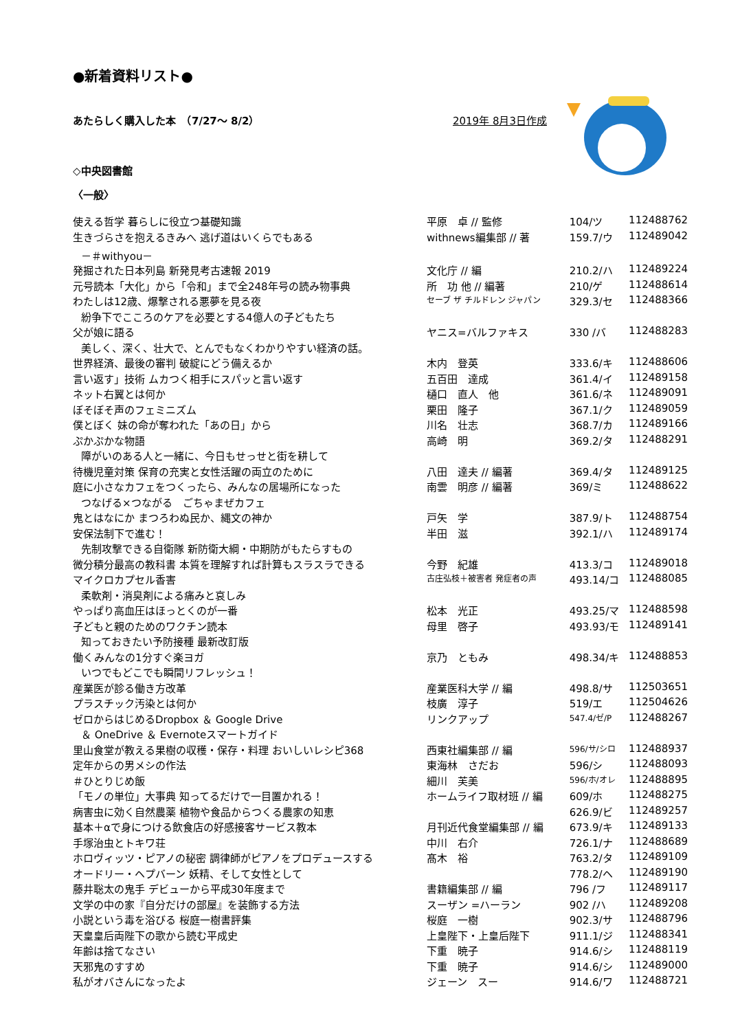●新着資料リスト●
あたらしく購入した本　（7/27～ 8/2） 2019年 8月3日作成
◇中央図書館
〈一般〉
| 使える哲学 暮らしに役立つ基礎知識 | 平原 卓 // 監修 | 104/ツ | 112488762 |
| 生きづらさを抱えるきみへ 逃げ道はいくらでもある | withnews編集部 // 著 | 159.7/ウ | 112489042 |
| －＃withyou－ | | | |
| 発掘された日本列島 新発見考古速報 2019 | 文化庁 // 編 | 210.2/ハ | 112489224 |
| 元号読本「大化」から「令和」まで全248年号の読み物事典 | 所 功 他 // 編著 | 210/ゲ | 112488614 |
| わたしは12歳、爆撃される悪夢を見る夜 | セーブ ザ チルドレン ジャパン | 329.3/セ | 112488366 |
| 紛争下でこころのケアを必要とする4億人の子どもたち | | | |
| 父が娘に語る | ヤニス=バルファキス | 330 /バ | 112488283 |
| 美しく、深く、壮大で、とんでもなくわかりやすい経済の話。 | | | |
| 世界経済、最後の審判 破綻にどう備えるか | 木内 登英 | 333.6/キ | 112488606 |
| 言い返す」技術 ムカつく相手にスパッと言い返す | 五百田 達成 | 361.4/イ | 112489158 |
| ネット右翼とは何か | 樋口 直人 他 | 361.6/ネ | 112489091 |
| ぼそぼそ声のフェミニズム | 栗田 隆子 | 367.1/ク | 112489059 |
| 僕とぼく 妹の命が奪われた「あの日」から | 川名 壮志 | 368.7/カ | 112489166 |
| ぷかぷかな物語 | 高崎 明 | 369.2/タ | 112488291 |
| 障がいのある人と一緒に、今日もせっせと街を耕して | | | |
| 待機児童対策 保育の充実と女性活躍の両立のために | 八田 達夫 // 編著 | 369.4/タ | 112489125 |
| 庭に小さなカフェをつくったら、みんなの居場所になった | 南雲 明彦 // 編著 | 369/ミ | 112488622 |
| つなげる×つながる ごちゃまぜカフェ | | | |
| 鬼とはなにか まつろわぬ民か、縄文の神か | 戸矢 学 | 387.9/ト | 112488754 |
| 安保法制下で進む！ | 半田 滋 | 392.1/ハ | 112489174 |
| 先制攻撃できる自衛隊 新防衛大綱・中期防がもたらすもの | | | |
| 微分積分最高の教科書 本質を理解すれば計算もスラスラできる | 今野 紀雄 | 413.3/コ | 112489018 |
| マイクロカプセル香害 | 古庄弘枝＋被害者 発症者の声 | 493.14/コ | 112488085 |
| 柔軟剤・消臭剤による痛みと哀しみ | | | |
| やっぱり高血圧はほっとくのが一番 | 松本 光正 | 493.25/マ | 112488598 |
| 子どもと親のためのワクチン読本 | 母里 啓子 | 493.93/モ | 112489141 |
| 知っておきたい予防接種 最新改訂版 | | | |
| 働くみんなの1分すぐ楽ヨガ | 京乃 ともみ | 498.34/キ | 112488853 |
| いつでもどこでも瞬間リフレッシュ！ | | | |
| 産業医が診る働き方改革 | 産業医科大学 // 編 | 498.8/サ | 112503651 |
| プラスチック汚染とは何か | 枝廣 淳子 | 519/エ | 112504626 |
| ゼロからはじめるDropbox ＆ Google Drive | リンクアップ | 547.4/ゼ/P | 112488267 |
| ＆ OneDrive ＆ Evernoteスマートガイド | | | |
| 里山食堂が教える果樹の収穫・保存・料理 おいしいレシピ368 | 西東社編集部 // 編 | 596/サ/シロ | 112488937 |
| 定年からの男メシの作法 | 東海林 さだお | 596/シ | 112488093 |
| ＃ひとりじめ飯 | 細川 芙美 | 596/ホ/オレ | 112488895 |
| 「モノの単位」大事典 知ってるだけで一目置かれる！ | ホームライフ取材班 // 編 | 609/ホ | 112488275 |
| 病害虫に効く自然農薬 植物や食品からつくる農家の知恵 | | 626.9/ビ | 112489257 |
| 基本＋αで身につける飲食店の好感接客サービス教本 | 月刊近代食堂編集部 // 編 | 673.9/キ | 112489133 |
| 手塚治虫とトキワ荘 | 中川 右介 | 726.1/ナ | 112488689 |
| ホロヴィッツ・ピアノの秘密 調律師がピアノをプロデュースする | 髙木 裕 | 763.2/タ | 112489109 |
| オードリー・ヘプバーン 妖精、そして女性として | | 778.2/ヘ | 112489190 |
| 藤井聡太の鬼手 デビューから平成30年度まで | 書籍編集部 // 編 | 796 /フ | 112489117 |
| 文学の中の家『自分だけの部屋』を装飾する方法 | スーザン =ハーラン | 902 /ハ | 112489208 |
| 小説という毒を浴びる 桜庭一樹書評集 | 桜庭 一樹 | 902.3/サ | 112488796 |
| 天皇皇后両陛下の歌から読む平成史 | 上皇陛下・上皇后陛下 | 911.1/ジ | 112488341 |
| 年齢は捨てなさい | 下重 暁子 | 914.6/シ | 112488119 |
| 天邪鬼のすすめ | 下重 暁子 | 914.6/シ | 112489000 |
| 私がオバさんになったよ | ジェーン スー | 914.6/ワ | 112488721 |